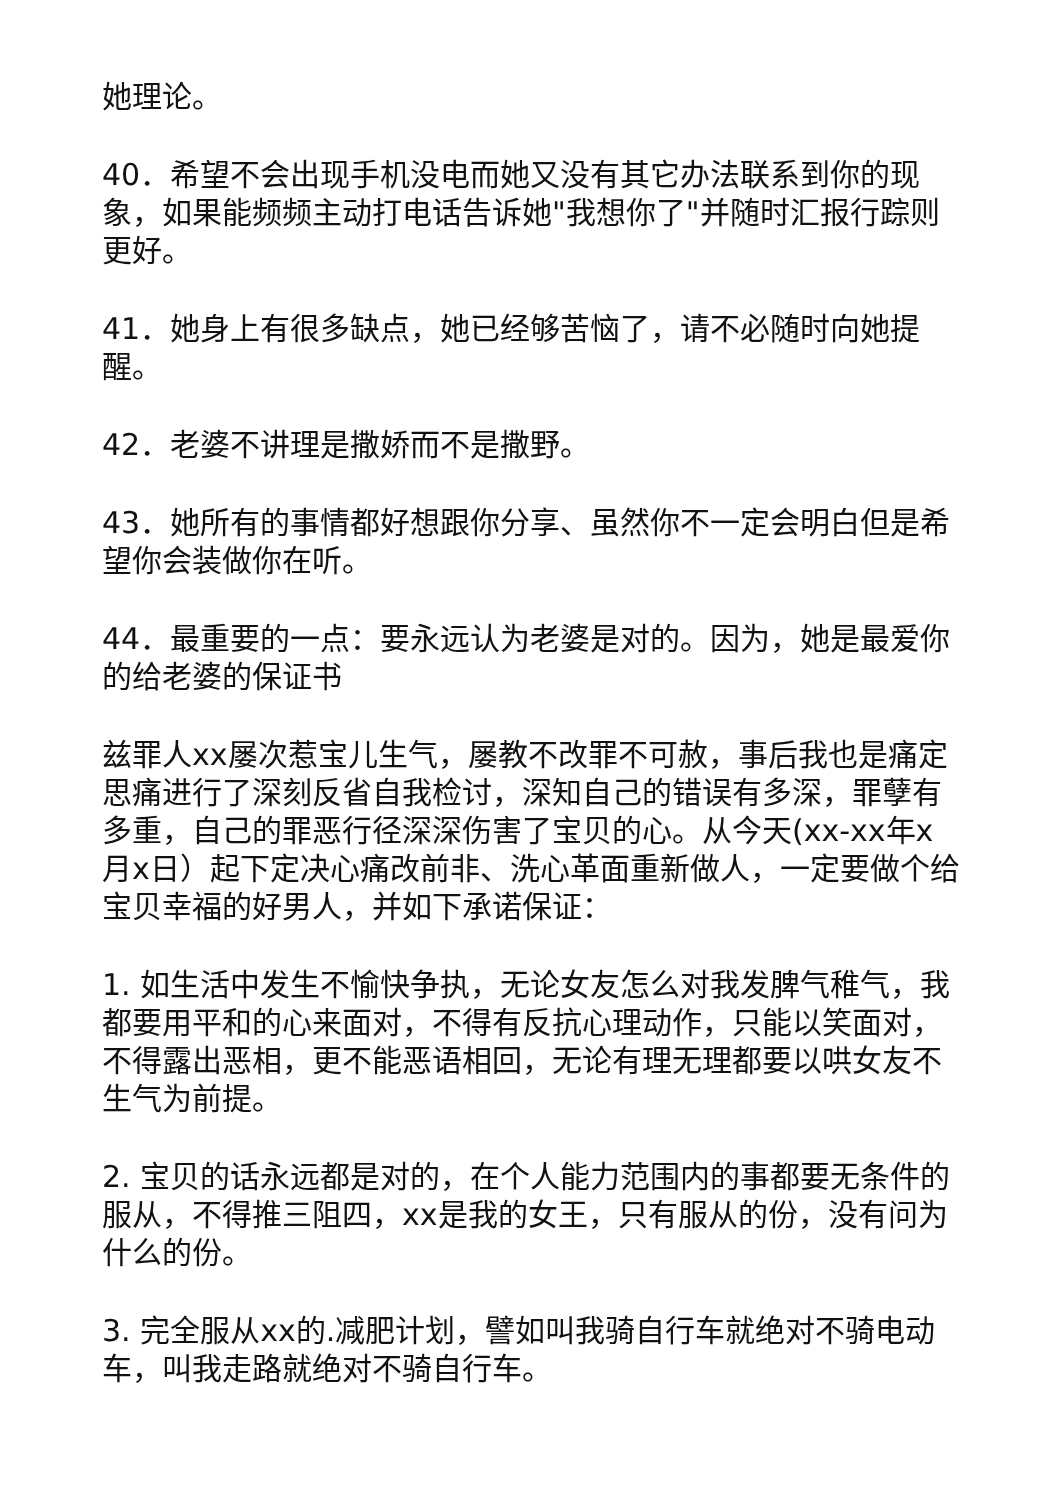她理论。
40．希望不会出现手机没电而她又没有其它办法联系到你的现象，如果能频频主动打电话告诉她"我想你了"并随时汇报行踪则更好。
41．她身上有很多缺点，她已经够苦恼了，请不必随时向她提醒。
42．老婆不讲理是撒娇而不是撒野。
43．她所有的事情都好想跟你分享、虽然你不一定会明白但是希望你会装做你在听。
44．最重要的一点：要永远认为老婆是对的。因为，她是最爱你的给老婆的保证书
兹罪人xx屡次惹宝儿生气，屡教不改罪不可赦，事后我也是痛定思痛进行了深刻反省自我检讨，深知自己的错误有多深，罪孽有多重，自己的罪恶行径深深伤害了宝贝的心。从今天(xx-xx年x月x日）起下定决心痛改前非、洗心革面重新做人，一定要做个给宝贝幸福的好男人，并如下承诺保证：
1. 如生活中发生不愉快争执，无论女友怎么对我发脾气稚气，我都要用平和的心来面对，不得有反抗心理动作，只能以笑面对，不得露出恶相，更不能恶语相回，无论有理无理都要以哄女友不生气为前提。
2. 宝贝的话永远都是对的，在个人能力范围内的事都要无条件的服从，不得推三阻四，xx是我的女王，只有服从的份，没有问为什么的份。
3. 完全服从xx的.减肥计划，譬如叫我骑自行车就绝对不骑电动车，叫我走路就绝对不骑自行车。